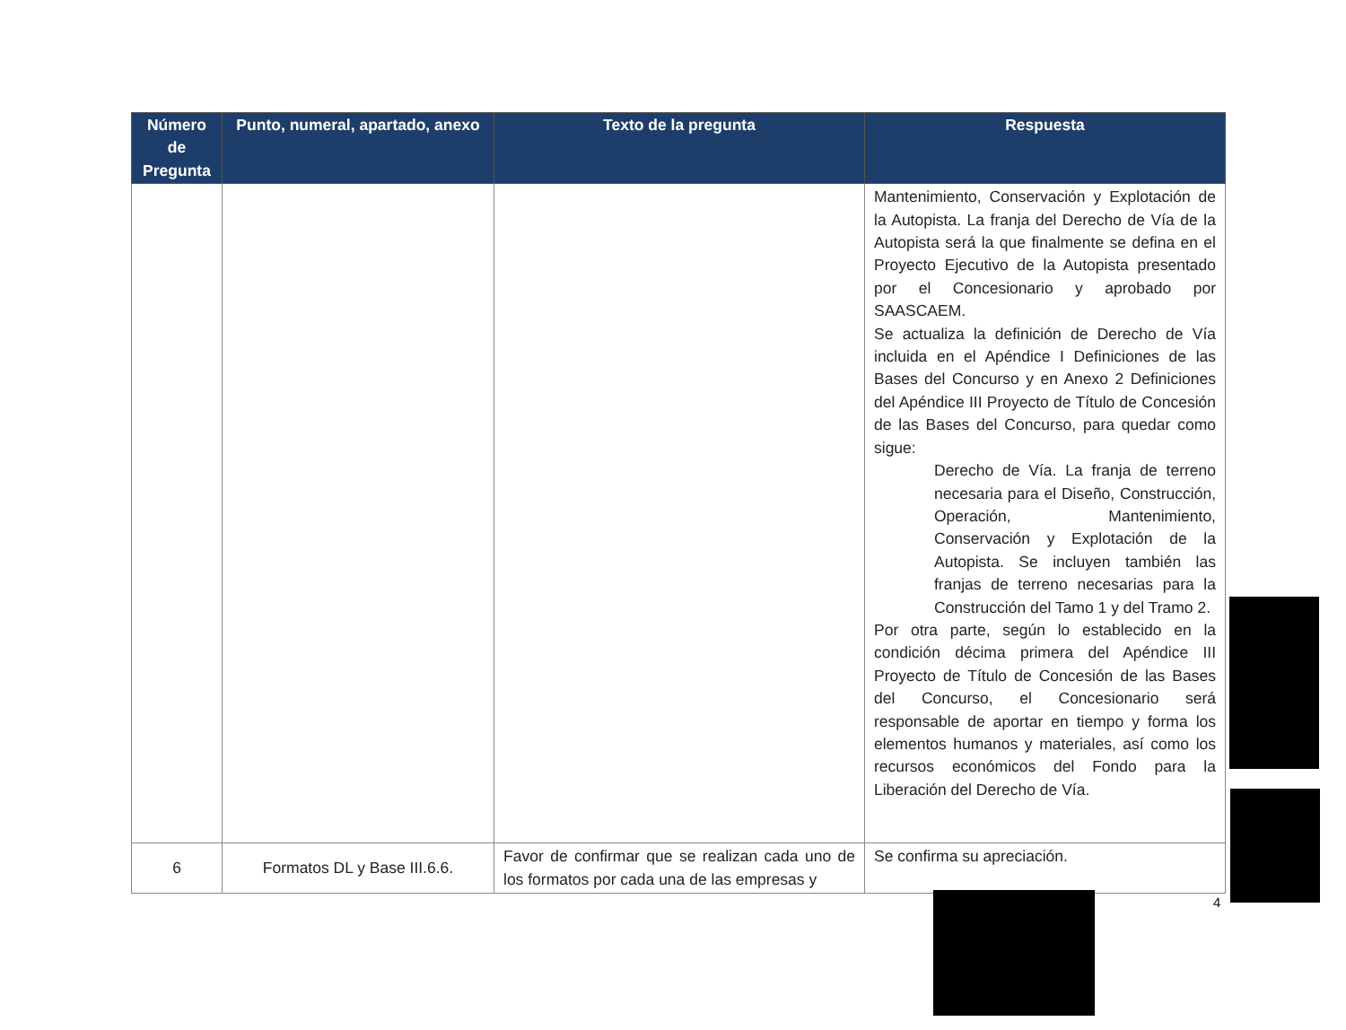| Número de Pregunta | Punto, numeral, apartado, anexo | Texto de la pregunta | Respuesta |
| --- | --- | --- | --- |
| | | | Mantenimiento, Conservación y Explotación de la Autopista. La franja del Derecho de Vía de la Autopista será la que finalmente se defina en el Proyecto Ejecutivo de la Autopista presentado por el Concesionario y aprobado por SAASCAEM. Se actualiza la definición de Derecho de Vía incluida en el Apéndice I Definiciones de las Bases del Concurso y en Anexo 2 Definiciones del Apéndice III Proyecto de Título de Concesión de las Bases del Concurso, para quedar como sigue: Derecho de Vía. La franja de terreno necesaria para el Diseño, Construcción, Operación, Mantenimiento, Conservación y Explotación de la Autopista. Se incluyen también las franjas de terreno necesarias para la Construcción del Tamo 1 y del Tramo 2. Por otra parte, según lo establecido en la condición décima primera del Apéndice III Proyecto de Título de Concesión de las Bases del Concurso, el Concesionario será responsable de aportar en tiempo y forma los elementos humanos y materiales, así como los recursos económicos del Fondo para la Liberación del Derecho de Vía. |
| 6 | Formatos DL y Base III.6.6. | Favor de confirmar que se realizan cada uno de los formatos por cada una de las empresas y | Se confirma su apreciación. |
4